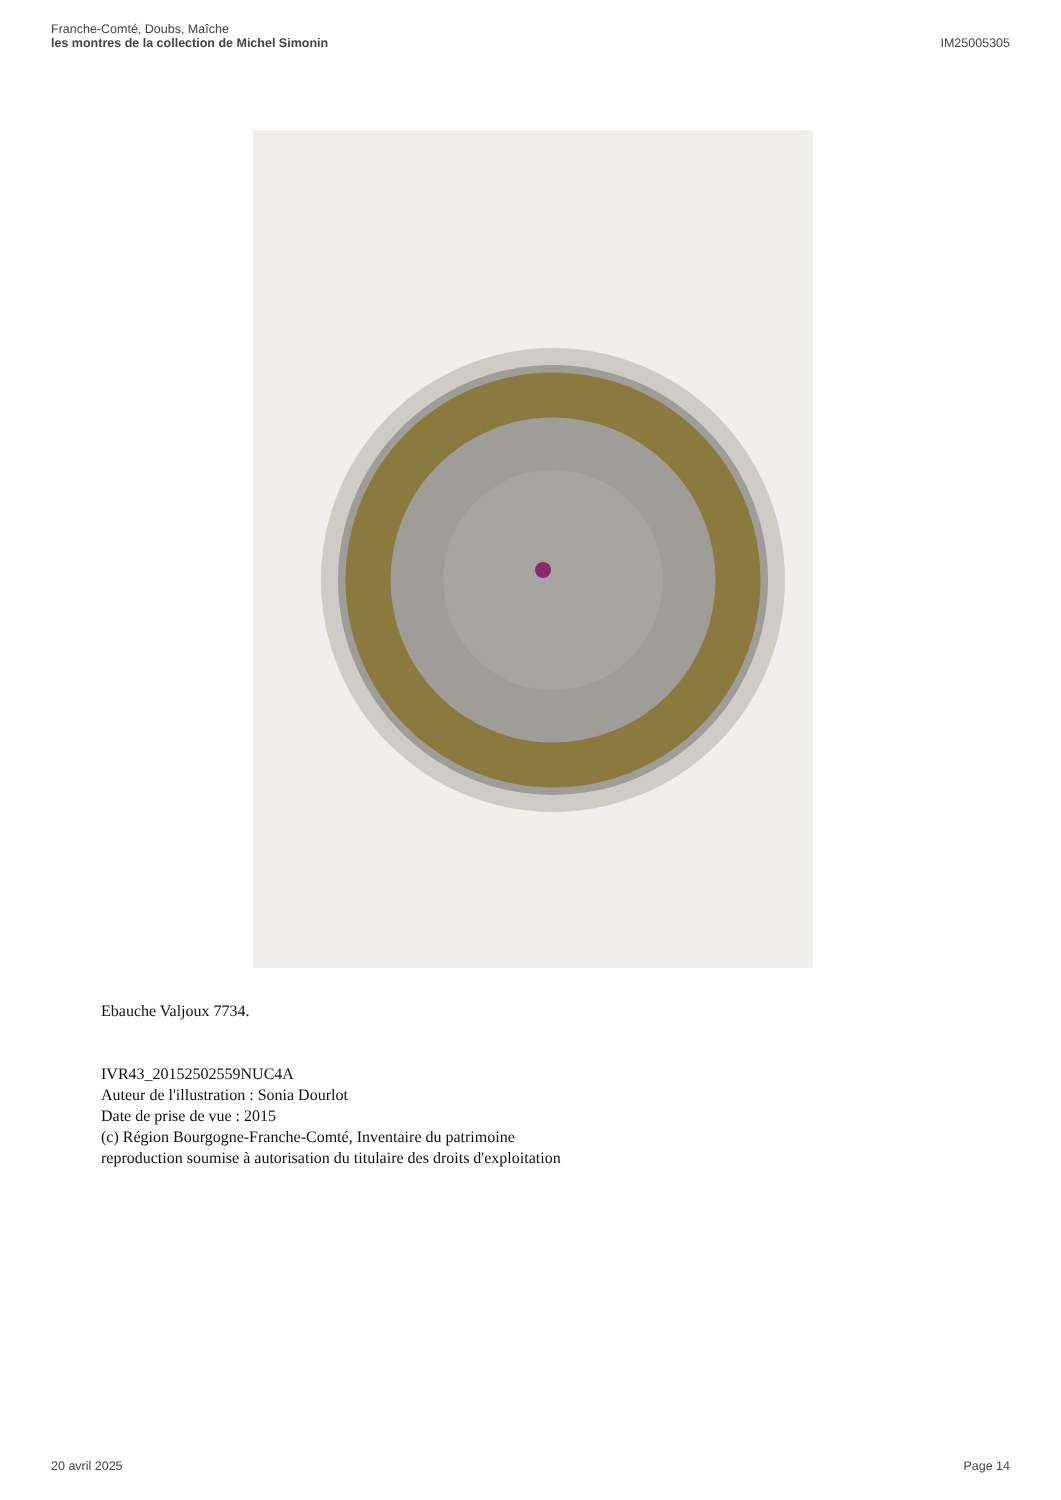Franche-Comté, Doubs, Maîche
les montres de la collection de Michel Simonin
IM25005305
Ebauche Valjoux 7734.
IVR43_20152502559NUC4A
Auteur de l'illustration : Sonia Dourlot
Date de prise de vue : 2015
(c) Région Bourgogne-Franche-Comté, Inventaire du patrimoine
reproduction soumise à autorisation du titulaire des droits d'exploitation
20 avril 2025 Page 14